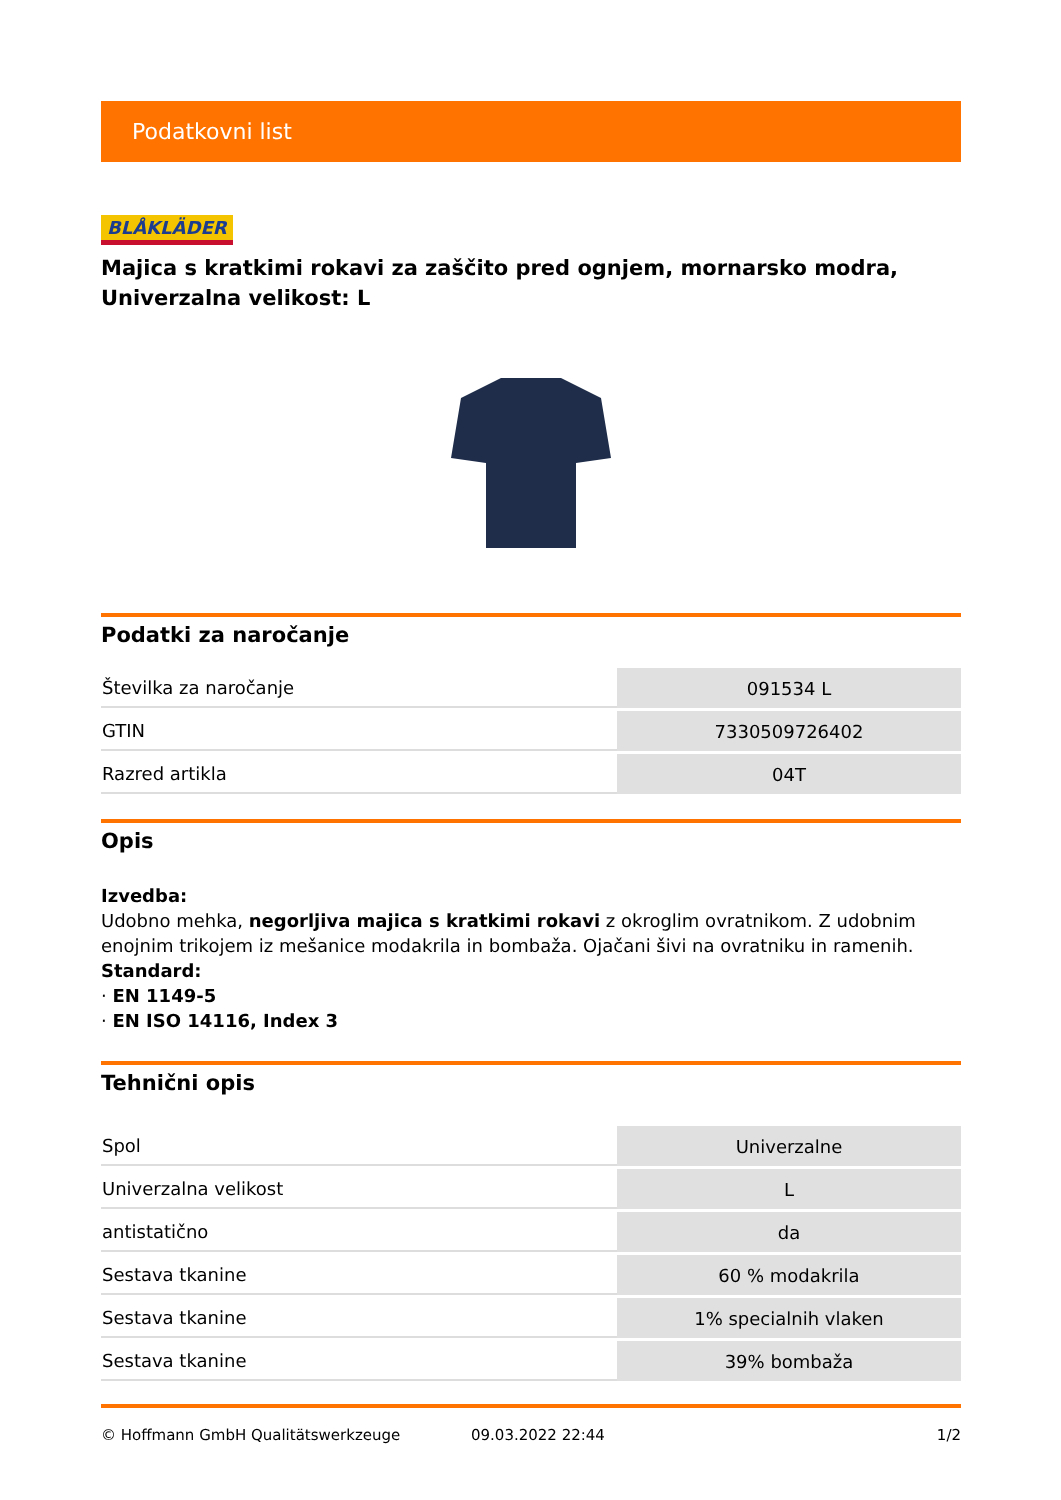Podatkovni list
BLÅKLÄDER
Majica s kratkimi rokavi za zaščito pred ognjem, mornarsko modra, Univerzalna velikost: L
Podatki za naročanje
| Številka za naročanje | 091534 L |
| GTIN | 7330509726402 |
| Razred artikla | 04T |
Opis
Izvedba:
Udobno mehka, negorljiva majica s kratkimi rokavi z okroglim ovratnikom. Z udobnim enojnim trikojem iz mešanice modakrila in bombaža. Ojačani šivi na ovratniku in ramenih.
Standard:
· EN 1149-5
· EN ISO 14116, Index 3
Tehnični opis
| Spol | Univerzalne |
| Univerzalna velikost | L |
| antistatično | da |
| Sestava tkanine | 60 % modakrila |
| Sestava tkanine | 1% specialnih vlaken |
| Sestava tkanine | 39% bombaža |
© Hoffmann GmbH Qualitätswerkzeuge 09.03.2022 22:44 1/2